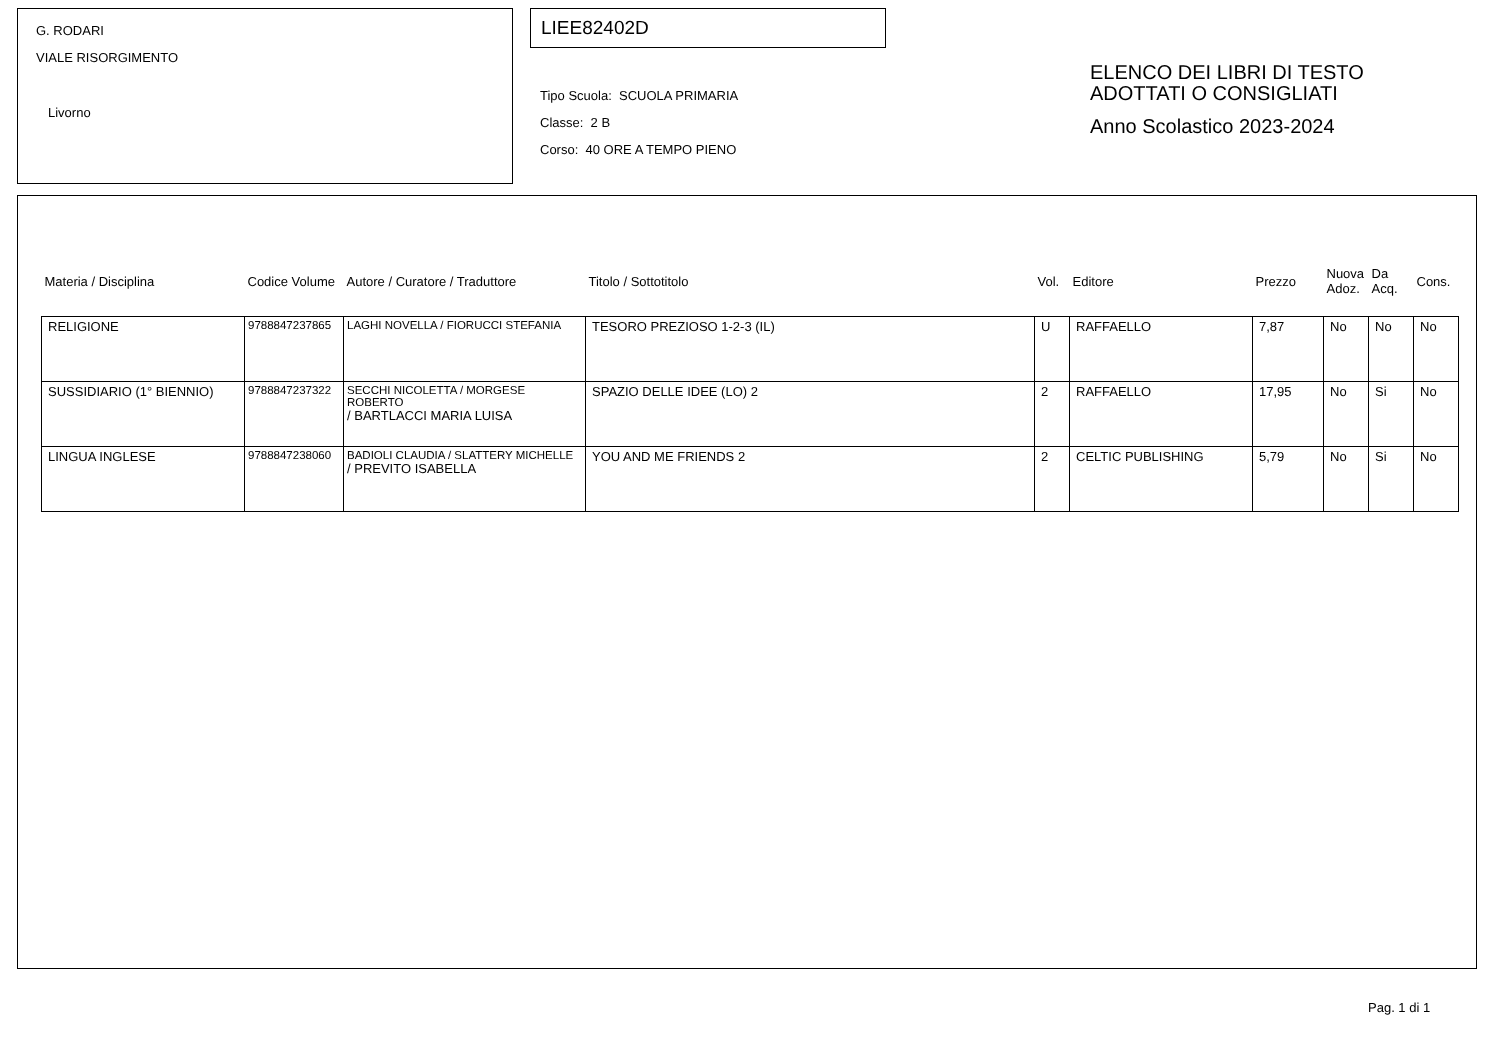G. RODARI
VIALE RISORGIMENTO
Livorno
LIEE82402D
Tipo Scuola: SCUOLA PRIMARIA
Classe: 2 B
Corso: 40 ORE A TEMPO PIENO
ELENCO DEI LIBRI DI TESTO
ADOTTATI O CONSIGLIATI
Anno Scolastico 2023-2024
| Materia / Disciplina | Codice Volume | Autore / Curatore / Traduttore | Titolo / Sottotitolo | Vol. | Editore | Prezzo | Nuova Adoz. | Da Acq. | Cons. |
| --- | --- | --- | --- | --- | --- | --- | --- | --- | --- |
| RELIGIONE | 9788847237865 | LAGHI NOVELLA / FIORUCCI STEFANIA | TESORO PREZIOSO 1-2-3 (IL) | U | RAFFAELLO | 7,87 | No | No | No |
| SUSSIDIARIO (1° BIENNIO) | 9788847237322 | SECCHI NICOLETTA / MORGESE ROBERTO / BARTLACCI MARIA LUISA | SPAZIO DELLE IDEE (LO) 2 | 2 | RAFFAELLO | 17,95 | No | Si | No |
| LINGUA INGLESE | 9788847238060 | BADIOLI CLAUDIA / SLATTERY MICHELLE / PREVITO ISABELLA | YOU AND ME FRIENDS 2 | 2 | CELTIC PUBLISHING | 5,79 | No | Si | No |
Pag. 1 di 1